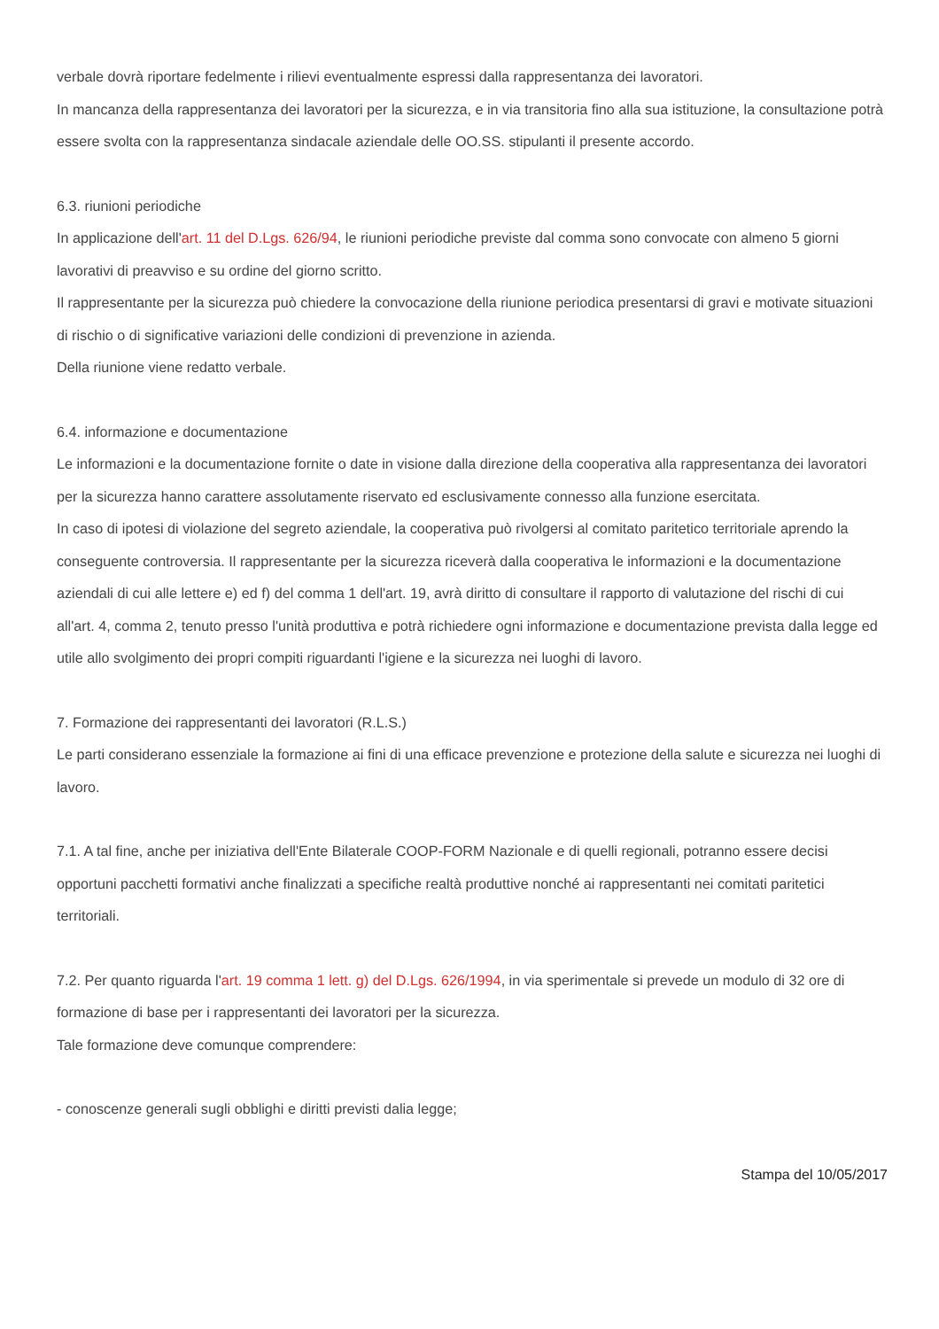verbale dovrà riportare fedelmente i rilievi eventualmente espressi dalla rappresentanza dei lavoratori.
In mancanza della rappresentanza dei lavoratori per la sicurezza, e in via transitoria fino alla sua istituzione, la consultazione potrà essere svolta con la rappresentanza sindacale aziendale delle OO.SS. stipulanti il presente accordo.
6.3. riunioni periodiche
In applicazione dell'art. 11 del D.Lgs. 626/94, le riunioni periodiche previste dal comma sono convocate con almeno 5 giorni lavorativi di preavviso e su ordine del giorno scritto.
Il rappresentante per la sicurezza può chiedere la convocazione della riunione periodica presentarsi di gravi e motivate situazioni di rischio o di significative variazioni delle condizioni di prevenzione in azienda.
Della riunione viene redatto verbale.
6.4. informazione e documentazione
Le informazioni e la documentazione fornite o date in visione dalla direzione della cooperativa alla rappresentanza dei lavoratori per la sicurezza hanno carattere assolutamente riservato ed esclusivamente connesso alla funzione esercitata.
In caso di ipotesi di violazione del segreto aziendale, la cooperativa può rivolgersi al comitato paritetico territoriale aprendo la conseguente controversia. Il rappresentante per la sicurezza riceverà dalla cooperativa le informazioni e la documentazione aziendali di cui alle lettere e) ed f) del comma 1 dell'art. 19, avrà diritto di consultare il rapporto di valutazione del rischi di cui all'art. 4, comma 2, tenuto presso l'unità produttiva e potrà richiedere ogni informazione e documentazione prevista dalla legge ed utile allo svolgimento dei propri compiti riguardanti l'igiene e la sicurezza nei luoghi di lavoro.
7. Formazione dei rappresentanti dei lavoratori (R.L.S.)
Le parti considerano essenziale la formazione ai fini di una efficace prevenzione e protezione della salute e sicurezza nei luoghi di lavoro.
7.1. A tal fine, anche per iniziativa dell'Ente Bilaterale COOP-FORM Nazionale e di quelli regionali, potranno essere decisi opportuni pacchetti formativi anche finalizzati a specifiche realtà produttive nonché ai rappresentanti nei comitati paritetici territoriali.
7.2. Per quanto riguarda l'art. 19 comma 1 lett. g) del D.Lgs. 626/1994, in via sperimentale si prevede un modulo di 32 ore di formazione di base per i rappresentanti dei lavoratori per la sicurezza.
Tale formazione deve comunque comprendere:
- conoscenze generali sugli obblighi e diritti previsti dalia legge;
Stampa del 10/05/2017